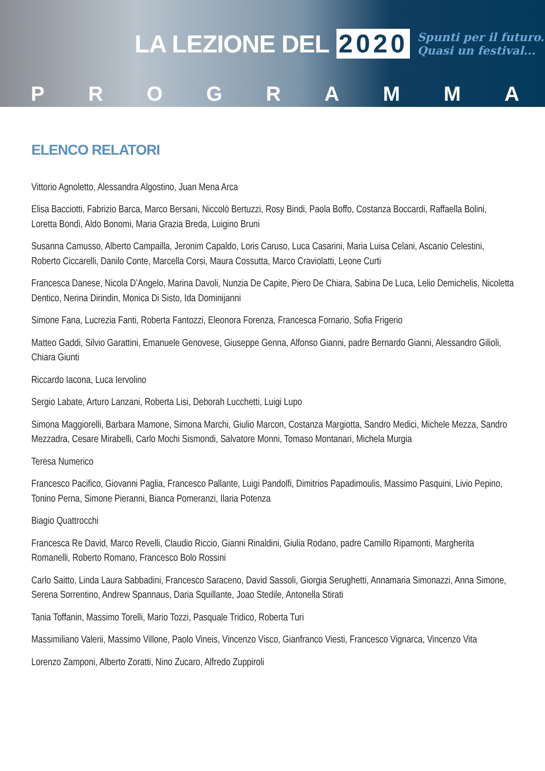LA LEZIONE DEL 2020 Spunti per il futuro.
Quasi un festival...
PROGRAMMA
ELENCO RELATORI
Vittorio Agnoletto, Alessandra Algostino, Juan Mena Arca
Elisa Bacciotti, Fabrizio Barca, Marco Bersani, Niccolò Bertuzzi, Rosy Bindi, Paola Boffo, Costanza Boccardi, Raffaella Bolini, Loretta Bondì, Aldo Bonomi, Maria Grazia Breda, Luigino Bruni
Susanna Camusso, Alberto Campailla, Jeronim Capaldo, Loris Caruso, Luca Casarini, Maria Luisa Celani, Ascanio Celestini, Roberto Ciccarelli, Danilo Conte, Marcella Corsi, Maura Cossutta, Marco Craviolatti, Leone Curti
Francesca Danese, Nicola D’Angelo, Marina Davoli, Nunzia De Capite, Piero De Chiara, Sabina De Luca, Lelio Demichelis, Nicoletta Dentico, Nerina Dirindin, Monica Di Sisto, Ida Dominijanni
Simone Fana, Lucrezia Fanti, Roberta Fantozzi, Eleonora Forenza, Francesca Fornario, Sofia Frigerio
Matteo Gaddi, Silvio Garattini, Emanuele Genovese, Giuseppe Genna, Alfonso Gianni, padre Bernardo Gianni, Alessandro Gilioli, Chiara Giunti
Riccardo Iacona, Luca Iervolino
Sergio Labate, Arturo Lanzani, Roberta Lisi, Deborah Lucchetti, Luigi Lupo
Simona Maggiorelli, Barbara Mamone, Simona Marchi, Giulio Marcon, Costanza Margiotta, Sandro Medici, Michele Mezza, Sandro Mezzadra, Cesare Mirabelli, Carlo Mochi Sismondi, Salvatore Monni, Tomaso Montanari, Michela Murgia
Teresa Numerico
Francesco Pacifico, Giovanni Paglia, Francesco Pallante, Luigi Pandolfi, Dimitrios Papadimoulis, Massimo Pasquini, Livio Pepino, Tonino Perna, Simone Pieranni, Bianca Pomeranzi, Ilaria Potenza
Biagio Quattrocchi
Francesca Re David, Marco Revelli, Claudio Riccio, Gianni Rinaldini, Giulia Rodano, padre Camillo Ripamonti, Margherita Romanelli, Roberto Romano, Francesco Bolo Rossini
Carlo Saitto, Linda Laura Sabbadini, Francesco Saraceno, David Sassoli, Giorgia Serughetti, Annamaria Simonazzi, Anna Simone, Serena Sorrentino, Andrew Spannaus, Daria Squillante, Joao Stedile, Antonella Stirati
Tania Toffanin, Massimo Torelli, Mario Tozzi, Pasquale Tridico, Roberta Turi
Massimiliano Valerii, Massimo Villone, Paolo Vineis, Vincenzo Visco, Gianfranco Viesti, Francesco Vignarca, Vincenzo Vita
Lorenzo Zamponi, Alberto Zoratti, Nino Zucaro, Alfredo Zuppiroli